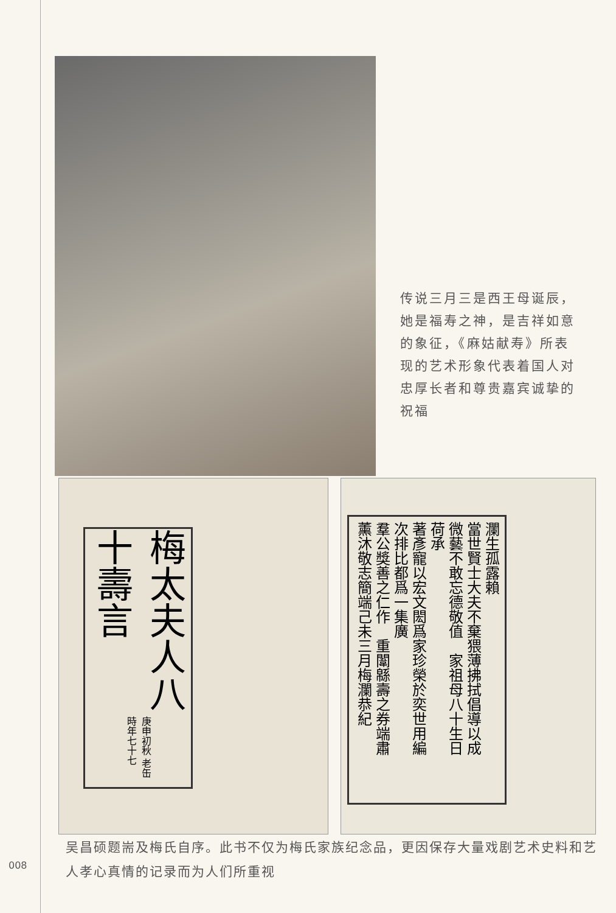传说三月三是西王母诞辰，她是福寿之神，是吉祥如意的象征，《麻姑献寿》所表现的艺术形象代表着国人对忠厚长者和尊贵嘉宾诚挚的祝福
梅太夫人八十壽言 庚申初秋 老缶時年七十七
瀾生孤露賴
當世賢士大夫不棄猥薄拂拭倡導以成
微藝不敢忘德敬值　家祖母八十生日
荷承
著彥寵以宏文閎爲家珍榮於奕世用編
次排比都爲一集廣
羣公獎善之仁作　重闈緜壽之券端肅
薰沐敬志簡端己未三月梅瀾恭紀
008
吴昌硕题耑及梅氏自序。此书不仅为梅氏家族纪念品，更因保存大量戏剧艺术史料和艺人孝心真情的记录而为人们所重视